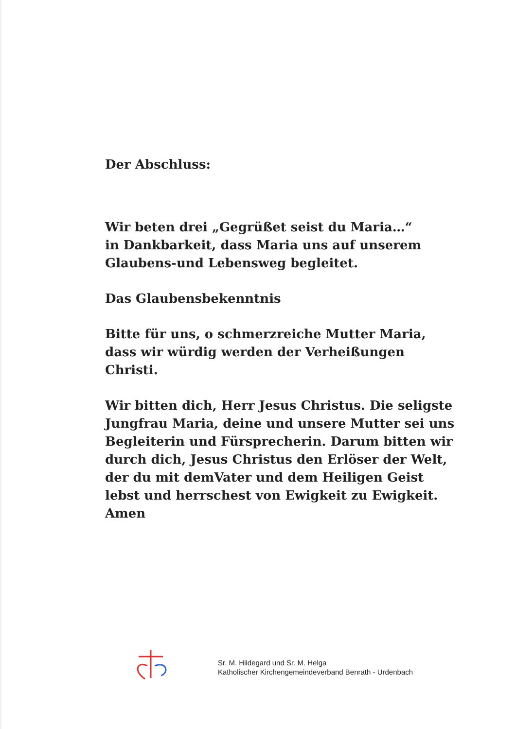Der Abschluss:
Wir beten drei „Gegrüßet seist du Maria…“
in Dankbarkeit, dass Maria uns auf unserem
Glaubens-und Lebensweg begleitet.
Das Glaubensbekenntnis
Bitte für uns, o schmerzreiche Mutter Maria,
dass wir würdig werden der Verheißungen
Christi.
Wir bitten dich, Herr Jesus Christus. Die seligste Jungfrau Maria, deine und unsere Mutter sei uns Begleiterin und Fürsprecherin. Darum bitten wir durch dich, Jesus Christus den Erlöser der Welt, der du mit demVater und dem Heiligen Geist lebst und herrschest von Ewigkeit zu Ewigkeit.
Amen
Sr. M. Hildegard und Sr. M. Helga
Katholischer Kirchengemeindeverband Benrath - Urdenbach